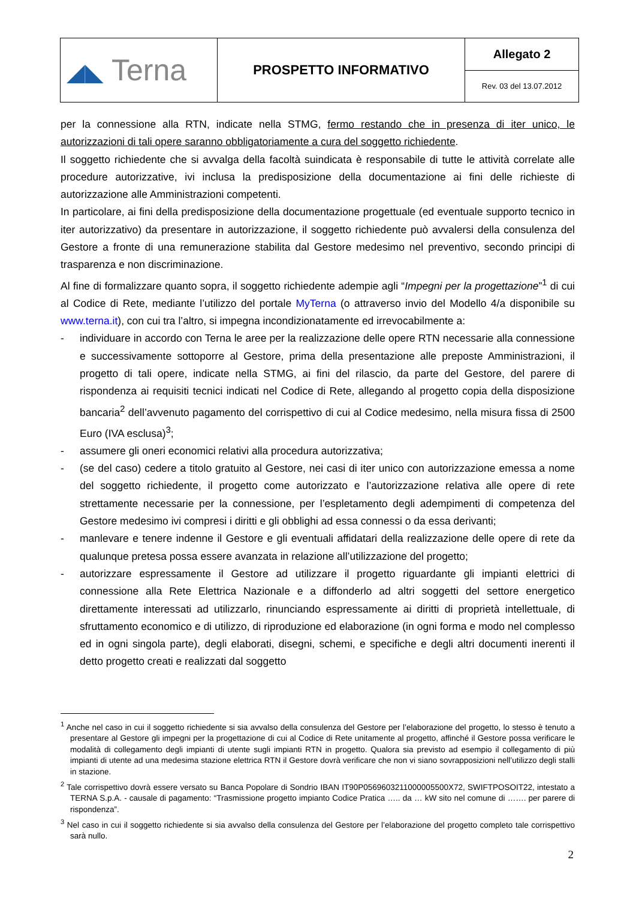| ◢◣ Terna | PROSPETTO INFORMATIVO | Allegato 2 |
| | | Rev. 03 del 13.07.2012 |
per la connessione alla RTN, indicate nella STMG, fermo restando che in presenza di iter unico, le autorizzazioni di tali opere saranno obbligatoriamente a cura del soggetto richiedente.
Il soggetto richiedente che si avvalga della facoltà suindicata è responsabile di tutte le attività correlate alle procedure autorizzative, ivi inclusa la predisposizione della documentazione ai fini delle richieste di autorizzazione alle Amministrazioni competenti.
In particolare, ai fini della predisposizione della documentazione progettuale (ed eventuale supporto tecnico in iter autorizzativo) da presentare in autorizzazione, il soggetto richiedente può avvalersi della consulenza del Gestore a fronte di una remunerazione stabilita dal Gestore medesimo nel preventivo, secondo principi di trasparenza e non discriminazione.
Al fine di formalizzare quanto sopra, il soggetto richiedente adempie agli “Impegni per la progettazione”<sup>1</sup> di cui al Codice di Rete, mediante l’utilizzo del portale MyTerna (o attraverso invio del Modello 4/a disponibile su www.terna.it), con cui tra l’altro, si impegna incondizionatamente ed irrevocabilmente a:
- individuare in accordo con Terna le aree per la realizzazione delle opere RTN necessarie alla connessione e successivamente sottoporre al Gestore, prima della presentazione alle preposte Amministrazioni, il progetto di tali opere, indicate nella STMG, ai fini del rilascio, da parte del Gestore, del parere di rispondenza ai requisiti tecnici indicati nel Codice di Rete, allegando al progetto copia della disposizione bancaria<sup>2</sup> dell’avvenuto pagamento del corrispettivo di cui al Codice medesimo, nella misura fissa di 2500 Euro (IVA esclusa)<sup>3</sup>;
- assumere gli oneri economici relativi alla procedura autorizzativa;
- (se del caso) cedere a titolo gratuito al Gestore, nei casi di iter unico con autorizzazione emessa a nome del soggetto richiedente, il progetto come autorizzato e l’autorizzazione relativa alle opere di rete strettamente necessarie per la connessione, per l’espletamento degli adempimenti di competenza del Gestore medesimo ivi compresi i diritti e gli obblighi ad essa connessi o da essa derivanti;
- manlevare e tenere indenne il Gestore e gli eventuali affidatari della realizzazione delle opere di rete da qualunque pretesa possa essere avanzata in relazione all’utilizzazione del progetto;
- autorizzare espressamente il Gestore ad utilizzare il progetto riguardante gli impianti elettrici di connessione alla Rete Elettrica Nazionale e a diffonderlo ad altri soggetti del settore energetico direttamente interessati ad utilizzarlo, rinunciando espressamente ai diritti di proprietà intellettuale, di sfruttamento economico e di utilizzo, di riproduzione ed elaborazione (in ogni forma e modo nel complesso ed in ogni singola parte), degli elaborati, disegni, schemi, e specifiche e degli altri documenti inerenti il detto progetto creati e realizzati dal soggetto
<sup>1</sup> Anche nel caso in cui il soggetto richiedente si sia avvalso della consulenza del Gestore per l’elaborazione del progetto, lo stesso è tenuto a presentare al Gestore gli impegni per la progettazione di cui al Codice di Rete unitamente al progetto, affinché il Gestore possa verificare le modalità di collegamento degli impianti di utente sugli impianti RTN in progetto. Qualora sia previsto ad esempio il collegamento di più impianti di utente ad una medesima stazione elettrica RTN il Gestore dovrà verificare che non vi siano sovrapposizioni nell’utilizzo degli stalli in stazione.
<sup>2</sup> Tale corrispettivo dovrà essere versato su Banca Popolare di Sondrio IBAN IT90P0569603211000005500X72, SWIFTPOSOIT22, intestato a TERNA S.p.A. - causale di pagamento: “Trasmissione progetto impianto Codice Pratica ….. da … kW sito nel comune di ……. per parere di rispondenza”.
<sup>3</sup> Nel caso in cui il soggetto richiedente si sia avvalso della consulenza del Gestore per l’elaborazione del progetto completo tale corrispettivo sarà nullo.
2